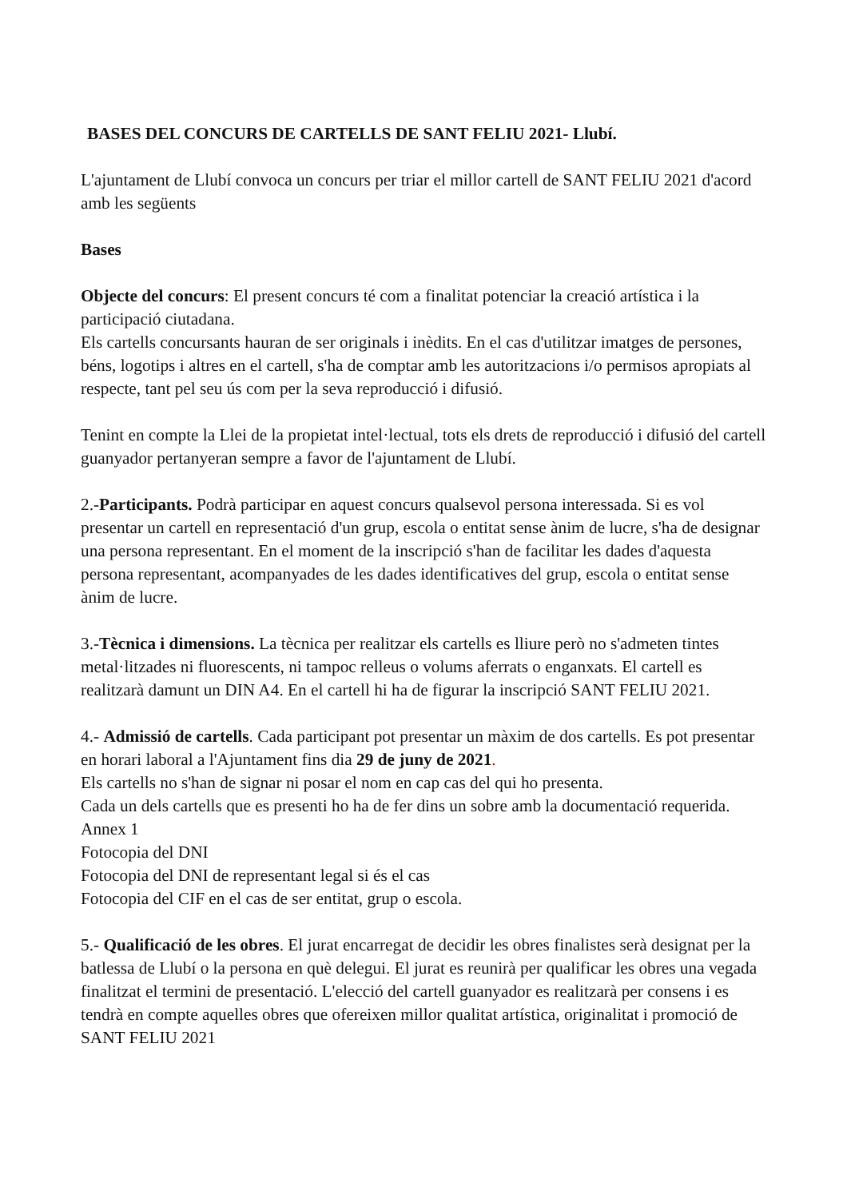BASES DEL CONCURS DE CARTELLS DE SANT FELIU 2021- Llubí.
L'ajuntament de Llubí convoca un concurs per triar el millor cartell de SANT FELIU 2021 d'acord amb les següents
Bases
Objecte del concurs: El present concurs té com a finalitat potenciar la creació artística i la participació ciutadana.
Els cartells concursants hauran de ser originals i inèdits. En el cas d'utilitzar imatges de persones, béns, logotips i altres en el cartell, s'ha de comptar amb les autoritzacions i/o permisos apropiats al respecte, tant pel seu ús com per la seva reproducció i difusió.
Tenint en compte la Llei de la propietat intel·lectual, tots els drets de reproducció i difusió del cartell guanyador pertanyeran sempre a favor de l'ajuntament de Llubí.
2.-Participants. Podrà participar en aquest concurs qualsevol persona interessada. Si es vol presentar un cartell en representació d'un grup, escola o entitat sense ànim de lucre, s'ha de designar una persona representant. En el moment de la inscripció s'han de facilitar les dades d'aquesta persona representant, acompanyades de les dades identificatives del grup, escola o entitat sense ànim de lucre.
3.-Tècnica i dimensions. La tècnica per realitzar els cartells es lliure però no s'admeten tintes metal·litzades ni fluorescents, ni tampoc relleus o volums aferrats o enganxats. El cartell es realitzarà damunt un DIN A4. En el cartell hi ha de figurar la inscripció SANT FELIU 2021.
4.- Admissió de cartells. Cada participant pot presentar un màxim de dos cartells. Es pot presentar en horari laboral a l'Ajuntament fins dia 29 de juny de 2021.
Els cartells no s'han de signar ni posar el nom en cap cas del qui ho presenta.
Cada un dels cartells que es presenti ho ha de fer dins un sobre amb la documentació requerida.
Annex 1
Fotocopia del DNI
Fotocopia del DNI de representant legal si és el cas
Fotocopia del CIF en el cas de ser entitat, grup o escola.
5.- Qualificació de les obres. El jurat encarregat de decidir les obres finalistes serà designat per la batlessa de Llubí o la persona en què delegui. El jurat es reunirà per qualificar les obres una vegada finalitzat el termini de presentació. L'elecció del cartell guanyador es realitzarà per consens i es tendrà en compte aquelles obres que ofereixen millor qualitat artística, originalitat i promoció de SANT FELIU 2021